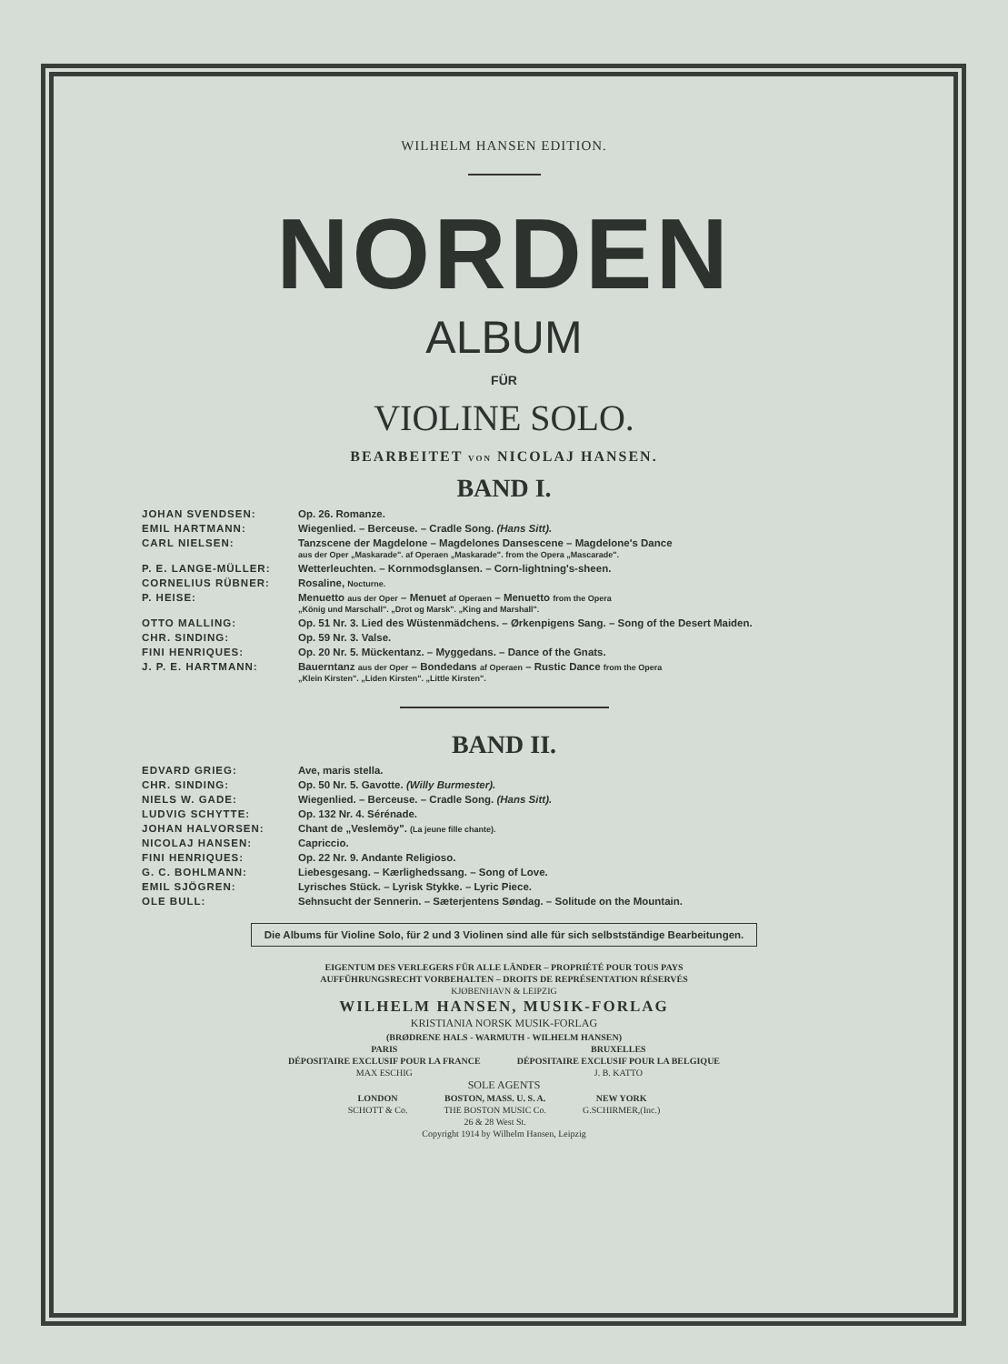WILHELM HANSEN EDITION.
NORDEN
ALBUM
FÜR
VIOLINE SOLO.
BEARBEITET VON NICOLAJ HANSEN.
BAND I.
| JOHAN SVENDSEN: | Op. 26. Romanze. |
| EMIL HARTMANN: | Wiegenlied. – Berceuse. – Cradle Song. (Hans Sitt). |
| CARL NIELSEN: | Tanzscene der Magdelone – Magdelones Dansescene – Magdelone's Dance aus der Oper „Maskarade". af Operaen „Maskarade". from the Opera „Mascarade". |
| P. E. LANGE-MÜLLER: | Wetterleuchten. – Kornmodsglansen. – Corn-lightning's-sheen. |
| CORNELIUS RÜBNER: | Rosaline, Nocturne. |
| P. HEISE: | Menuetto aus der Oper – Menuet af Operaen – Menuetto from the Opera „König und Marschall". „Drot og Marsk". „King and Marshall". |
| OTTO MALLING: | Op. 51 Nr. 3. Lied des Wüstenmädchens. – Ørkenpigens Sang. – Song of the Desert Maiden. |
| CHR. SINDING: | Op. 59 Nr. 3. Valse. |
| FINI HENRIQUES: | Op. 20 Nr. 5. Mückentanz. – Myggedans. – Dance of the Gnats. |
| J. P. E. HARTMANN: | Bauerntanz aus der Oper – Bondedans af Operaen – Rustic Dance from the Opera „Klein Kirsten". „Liden Kirsten". „Little Kirsten". |
BAND II.
| EDVARD GRIEG: | Ave, maris stella. |
| CHR. SINDING: | Op. 50 Nr. 5. Gavotte. (Willy Burmester). |
| NIELS W. GADE: | Wiegenlied. – Berceuse. – Cradle Song. (Hans Sitt). |
| LUDVIG SCHYTTE: | Op. 132 Nr. 4. Sérénade. |
| JOHAN HALVORSEN: | Chant de „Veslemöy". (La jeune fille chante). |
| NICOLAJ HANSEN: | Capriccio. |
| FINI HENRIQUES: | Op. 22 Nr. 9. Andante Religioso. |
| G. C. BOHLMANN: | Liebesgesang. – Kærlighedssang. – Song of Love. |
| EMIL SJÖGREN: | Lyrisches Stück. – Lyrisk Stykke. – Lyric Piece. |
| OLE BULL: | Sehnsucht der Sennerin. – Sæterjentens Søndag. – Solitude on the Mountain. |
Die Albums für Violine Solo, für 2 und 3 Violinen sind alle für sich selbstständige Bearbeitungen.
EIGENTUM DES VERLEGERS FÜR ALLE LÄNDER – PROPRIÉTÉ POUR TOUS PAYS
AUFFÜHRUNGSRECHT VORBEHALTEN – DROITS DE REPRÉSENTATION RÉSERVÉS
KJØBENHAVN & LEIPZIG
WILHELM HANSEN, MUSIK-FORLAG
KRISTIANIA NORSK MUSIK-FORLAG
(BRØDRENE HALS - WARMUTH - WILHELM HANSEN)
PARIS
DÉPOSITAIRE EXCLUSIF POUR LA FRANCE
MAX ESCHIG
BRUXELLES
DÉPOSITAIRE EXCLUSIF POUR LA BELGIQUE
J. B. KATTO
SOLE AGENTS
LONDON
SCHOTT & Co.
BOSTON, MASS. U. S. A.
THE BOSTON MUSIC Co.
26 & 28 West St.
NEW YORK
G.SCHIRMER,(Inc.)
Copyright 1914 by Wilhelm Hansen, Leipzig